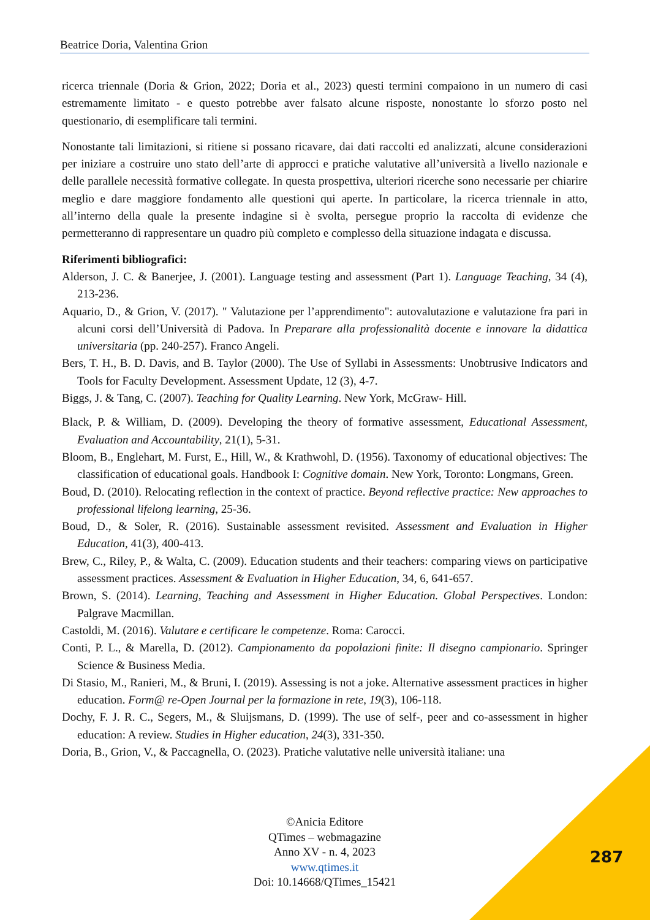Beatrice Doria, Valentina Grion
ricerca triennale (Doria & Grion, 2022; Doria et al., 2023) questi termini compaiono in un numero di casi estremamente limitato - e questo potrebbe aver falsato alcune risposte, nonostante lo sforzo posto nel questionario, di esemplificare tali termini.
Nonostante tali limitazioni, si ritiene si possano ricavare, dai dati raccolti ed analizzati, alcune considerazioni per iniziare a costruire uno stato dell’arte di approcci e pratiche valutative all’università a livello nazionale e delle parallele necessità formative collegate. In questa prospettiva, ulteriori ricerche sono necessarie per chiarire meglio e dare maggiore fondamento alle questioni qui aperte. In particolare, la ricerca triennale in atto, all’interno della quale la presente indagine si è svolta, persegue proprio la raccolta di evidenze che permetteranno di rappresentare un quadro più completo e complesso della situazione indagata e discussa.
Riferimenti bibliografici:
Alderson, J. C. & Banerjee, J. (2001). Language testing and assessment (Part 1). Language Teaching, 34 (4), 213-236.
Aquario, D., & Grion, V. (2017). " Valutazione per l’apprendimento": autovalutazione e valutazione fra pari in alcuni corsi dell’Università di Padova. In Preparare alla professionalità docente e innovare la didattica universitaria (pp. 240-257). Franco Angeli.
Bers, T. H., B. D. Davis, and B. Taylor (2000). The Use of Syllabi in Assessments: Unobtrusive Indicators and Tools for Faculty Development. Assessment Update, 12 (3), 4-7.
Biggs, J. & Tang, C. (2007). Teaching for Quality Learning. New York, McGraw- Hill.
Black, P. & William, D. (2009). Developing the theory of formative assessment, Educational Assessment, Evaluation and Accountability, 21(1), 5-31.
Bloom, B., Englehart, M. Furst, E., Hill, W., & Krathwohl, D. (1956). Taxonomy of educational objectives: The classification of educational goals. Handbook I: Cognitive domain. New York, Toronto: Longmans, Green.
Boud, D. (2010). Relocating reflection in the context of practice. Beyond reflective practice: New approaches to professional lifelong learning, 25-36.
Boud, D., & Soler, R. (2016). Sustainable assessment revisited. Assessment and Evaluation in Higher Education, 41(3), 400-413.
Brew, C., Riley, P., & Walta, C. (2009). Education students and their teachers: comparing views on participative assessment practices. Assessment & Evaluation in Higher Education, 34, 6, 641-657.
Brown, S. (2014). Learning, Teaching and Assessment in Higher Education. Global Perspectives. London: Palgrave Macmillan.
Castoldi, M. (2016). Valutare e certificare le competenze. Roma: Carocci.
Conti, P. L., & Marella, D. (2012). Campionamento da popolazioni finite: Il disegno campionario. Springer Science & Business Media.
Di Stasio, M., Ranieri, M., & Bruni, I. (2019). Assessing is not a joke. Alternative assessment practices in higher education. Form@ re-Open Journal per la formazione in rete, 19(3), 106-118.
Dochy, F. J. R. C., Segers, M., & Sluijsmans, D. (1999). The use of self-, peer and co-assessment in higher education: A review. Studies in Higher education, 24(3), 331-350.
Doria, B., Grion, V., & Paccagnella, O. (2023). Pratiche valutative nelle università italiane: una
©Anicia Editore
QTimes – webmagazine
Anno XV - n. 4, 2023
www.qtimes.it
Doi: 10.14668/QTimes_15421
287